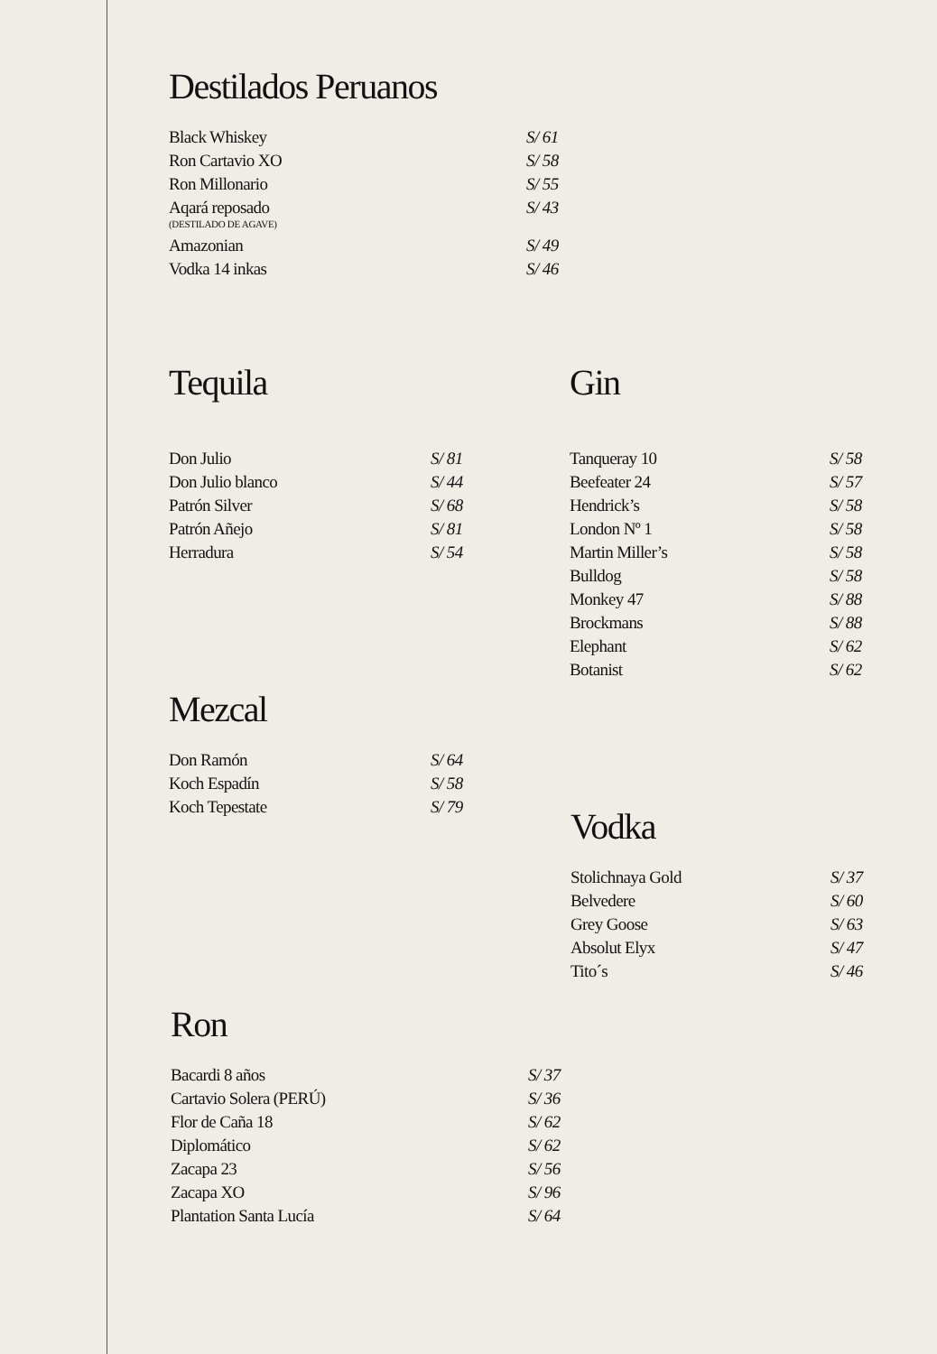Destilados Peruanos
| Black Whiskey | S/ 61 |
| Ron Cartavio XO | S/ 58 |
| Ron Millonario | S/ 55 |
| Aqará reposado (DESTILADO DE AGAVE) | S/ 43 |
| Amazonian | S/ 49 |
| Vodka 14 inkas | S/ 46 |
Tequila
| Don Julio | S/ 81 |
| Don Julio blanco | S/ 44 |
| Patrón Silver | S/ 68 |
| Patrón Añejo | S/ 81 |
| Herradura | S/ 54 |
Gin
| Tanqueray 10 | S/ 58 |
| Beefeater 24 | S/ 57 |
| Hendrick’s | S/ 58 |
| London Nº 1 | S/ 58 |
| Martin Miller’s | S/ 58 |
| Bulldog | S/ 58 |
| Monkey 47 | S/ 88 |
| Brockmans | S/ 88 |
| Elephant | S/ 62 |
| Botanist | S/ 62 |
Mezcal
| Don Ramón | S/ 64 |
| Koch Espadín | S/ 58 |
| Koch Tepestate | S/ 79 |
Vodka
| Stolichnaya Gold | S/ 37 |
| Belvedere | S/ 60 |
| Grey Goose | S/ 63 |
| Absolut Elyx | S/ 47 |
| Tito´s | S/ 46 |
Ron
| Bacardi 8 años | S/ 37 |
| Cartavio Solera (PERÚ) | S/ 36 |
| Flor de Caña 18 | S/ 62 |
| Diplomático | S/ 62 |
| Zacapa 23 | S/ 56 |
| Zacapa XO | S/ 96 |
| Plantation Santa Lucía | S/ 64 |